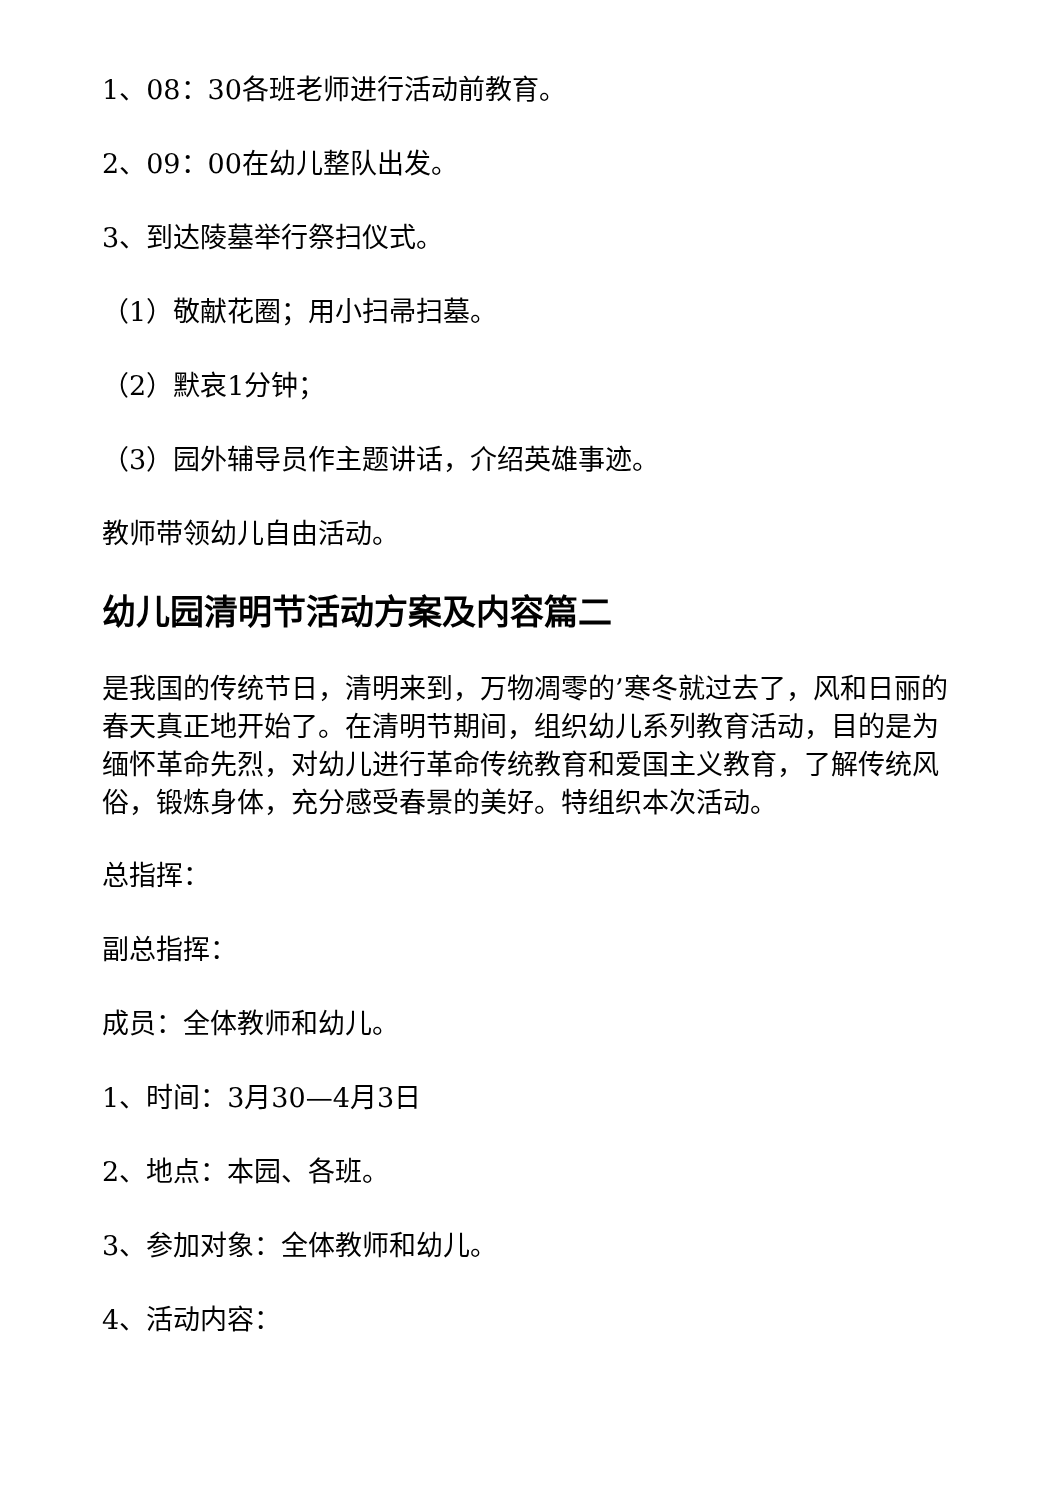1、08：30各班老师进行活动前教育。
2、09：00在幼儿整队出发。
3、到达陵墓举行祭扫仪式。
（1）敬献花圈；用小扫帚扫墓。
（2）默哀1分钟；
（3）园外辅导员作主题讲话，介绍英雄事迹。
教师带领幼儿自由活动。
幼儿园清明节活动方案及内容篇二
是我国的传统节日，清明来到，万物凋零的’寒冬就过去了，风和日丽的春天真正地开始了。在清明节期间，组织幼儿系列教育活动，目的是为缅怀革命先烈，对幼儿进行革命传统教育和爱国主义教育，了解传统风俗，锻炼身体，充分感受春景的美好。特组织本次活动。
总指挥：
副总指挥：
成员：全体教师和幼儿。
1、时间：3月30—4月3日
2、地点：本园、各班。
3、参加对象：全体教师和幼儿。
4、活动内容：